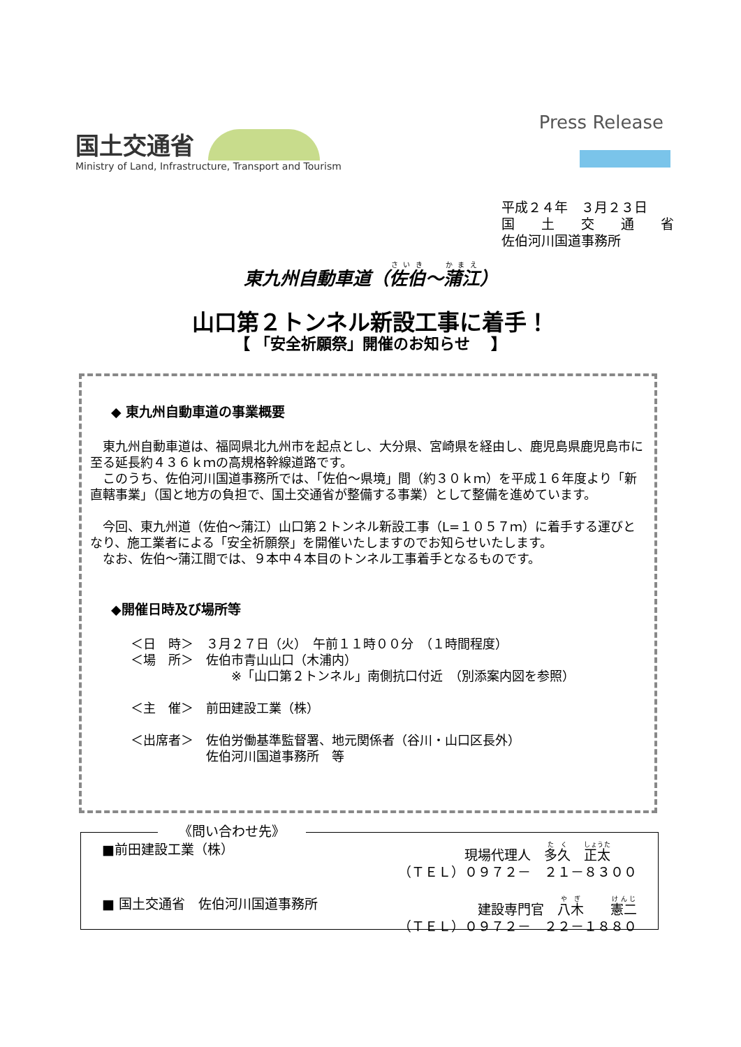国土交通省
Press Release
Ministry of Land, Infrastructure, Transport and Tourism
平成２４年　３月２３日
国　　土　　交　　通　　省
佐伯河川国道事務所
東九州自動車道（佐伯～蒲江）
山口第２トンネル新設工事に着手！
【 「安全祈願祭」開催のお知らせ　 】
◆ 東九州自動車道の事業概要
東九州自動車道は、福岡県北九州市を起点とし、大分県、宮崎県を経由し、鹿児島県鹿児島市に至る延長約４３６ｋｍの高規格幹線道路です。
このうち、佐伯河川国道事務所では、「佐伯～県境」間（約３０ｋｍ）を平成１６年度より「新直轄事業」（国と地方の負担で、国土交通省が整備する事業）として整備を進めています。
今回、東九州道（佐伯～蒲江）山口第２トンネル新設工事（L=１０５７ｍ）に着手する運びとなり、施工業者による「安全祈願祭」を開催いたしますのでお知らせいたします。
なお、佐伯～蒲江間では、９本中４本目のトンネル工事着手となるものです。
◆開催日時及び場所等
＜日　時＞　３月２７日（火）　午前１１時００分　（１時間程度）
＜場　所＞　佐伯市青山山口（木浦内）
　　　　　　　　※「山口第２トンネル」南側抗口付近　（別添案内図を参照）
＜主　催＞　前田建設工業（株）
＜出席者＞　佐伯労働基準監督署、地元関係者（谷川・山口区長外）
　　　　　　佐伯河川国道事務所　等
《問い合わせ先》
■前田建設工業（株） 現場代理人　多久　正太　　
（ＴＥＬ）０９７２－　２１－８３００
■ 国土交通省　佐伯河川国道事務所 建設専門官　八木　　憲二
（ＴＥＬ）０９７２－　２２－１８８０